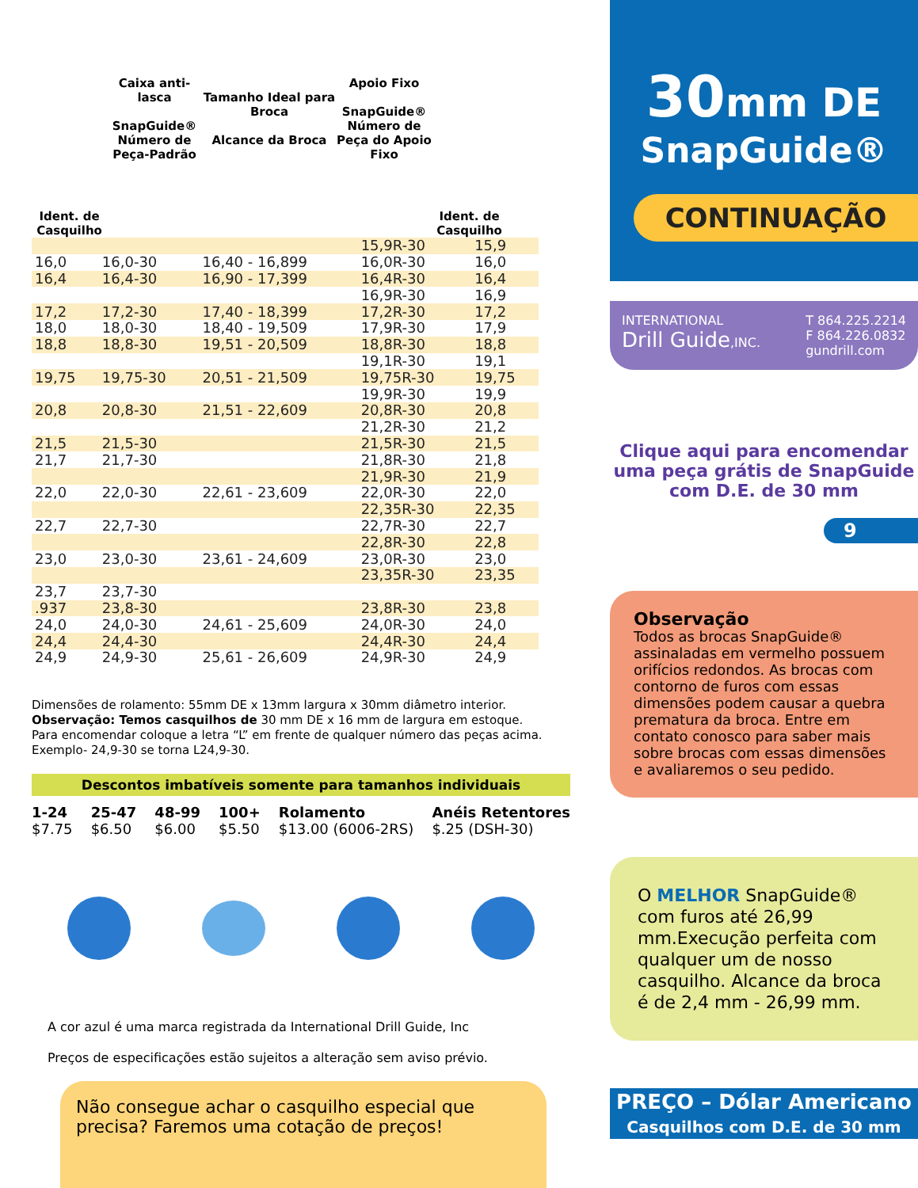Ident. de Casquilho
Caixa anti-lasca
SnapGuide®
Número de Peça-Padrão
Tamanho Ideal para Broca
Alcance da Broca
Apoio Fixo
SnapGuide®
Número de Peça do Apoio Fixo
Ident. de Casquilho
| | | | 15,9R-30 | 15,9 |
| 16,0 | 16,0-30 | 16,40 - 16,899 | 16,0R-30 | 16,0 |
| 16,4 | 16,4-30 | 16,90 - 17,399 | 16,4R-30 | 16,4 |
| | | | 16,9R-30 | 16,9 |
| 17,2 | 17,2-30 | 17,40 - 18,399 | 17,2R-30 | 17,2 |
| 18,0 | 18,0-30 | 18,40 - 19,509 | 17,9R-30 | 17,9 |
| 18,8 | 18,8-30 | 19,51 - 20,509 | 18,8R-30 | 18,8 |
| | | | 19,1R-30 | 19,1 |
| 19,75 | 19,75-30 | 20,51 - 21,509 | 19,75R-30 | 19,75 |
| | | | 19,9R-30 | 19,9 |
| 20,8 | 20,8-30 | 21,51 - 22,609 | 20,8R-30 | 20,8 |
| | | | 21,2R-30 | 21,2 |
| 21,5 | 21,5-30 | | 21,5R-30 | 21,5 |
| 21,7 | 21,7-30 | | 21,8R-30 | 21,8 |
| | | | 21,9R-30 | 21,9 |
| 22,0 | 22,0-30 | 22,61 - 23,609 | 22,0R-30 | 22,0 |
| | | | 22,35R-30 | 22,35 |
| 22,7 | 22,7-30 | | 22,7R-30 | 22,7 |
| | | | 22,8R-30 | 22,8 |
| 23,0 | 23,0-30 | 23,61 - 24,609 | 23,0R-30 | 23,0 |
| | | | 23,35R-30 | 23,35 |
| 23,7 | 23,7-30 | | | |
| .937 | 23,8-30 | | 23,8R-30 | 23,8 |
| 24,0 | 24,0-30 | 24,61 - 25,609 | 24,0R-30 | 24,0 |
| 24,4 | 24,4-30 | | 24,4R-30 | 24,4 |
| 24,9 | 24,9-30 | 25,61 - 26,609 | 24,9R-30 | 24,9 |
Dimensões de rolamento: 55mm DE x 13mm largura x 30mm diâmetro interior.
Observação: Temos casquilhos de 30 mm DE x 16 mm de largura em estoque.
Para encomendar coloque a letra “L” em frente de qualquer número das peças acima.
Exemplo- 24,9-30 se torna L24,9-30.
Descontos imbatíveis somente para tamanhos individuais
1-24
$7.75 25-47
$6.50 48-99
$6.00 100+
$5.50 Rolamento
$13.00 (6006-2RS) Anéis Retentores
$.25 (DSH-30)
A cor azul é uma marca registrada da International Drill Guide, Inc
Preços de especificações estão sujeitos a alteração sem aviso prévio.
Não consegue achar o casquilho especial que precisa? Faremos uma cotação de preços!
30mm DE
SnapGuide®
CONTINUAÇÃO
INTERNATIONAL
Drill Guide,INC. T 864.225.2214
F 864.226.0832
gundrill.com
Clique aqui para encomendar uma peça grátis de SnapGuide com D.E. de 30 mm
9
Observação
Todos as brocas SnapGuide® assinaladas em vermelho possuem orifícios redondos. As brocas com contorno de furos com essas dimensões podem causar a quebra prematura da broca. Entre em contato conosco para saber mais sobre brocas com essas dimensões e avaliaremos o seu pedido.
O MELHOR SnapGuide® com furos até 26,99 mm.Execução perfeita com qualquer um de nosso casquilho. Alcance da broca é de 2,4 mm - 26,99 mm.
PREÇO – Dólar Americano
Casquilhos com D.E. de 30 mm